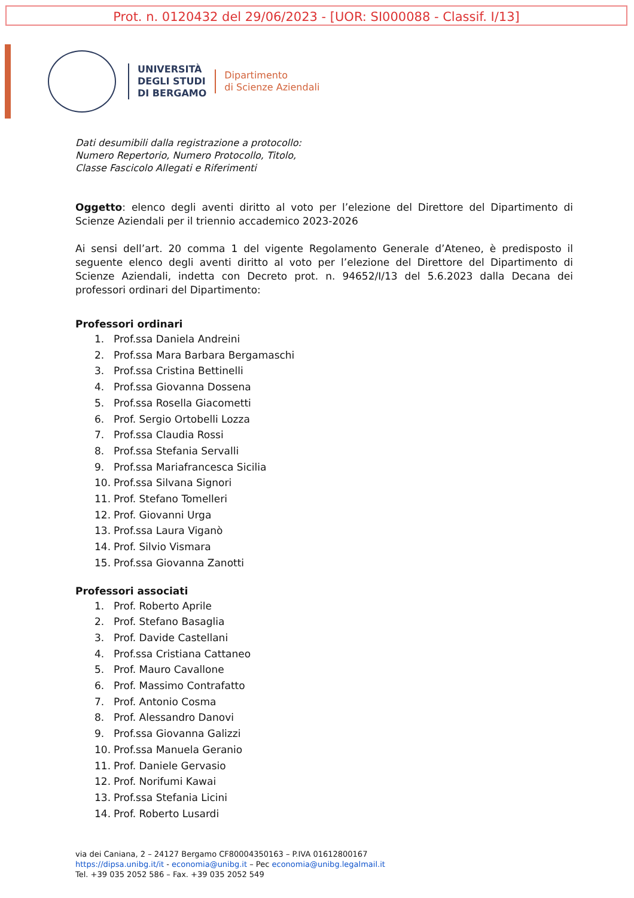Prot. n. 0120432 del 29/06/2023 - [UOR: SI000088 - Classif. I/13]
UNIVERSITÀ
DEGLI STUDI
DI BERGAMO
Dipartimento
di Scienze Aziendali
Dati desumibili dalla registrazione a protocollo:
Numero Repertorio, Numero Protocollo, Titolo,
Classe Fascicolo Allegati e Riferimenti
Oggetto: elenco degli aventi diritto al voto per l’elezione del Direttore del Dipartimento di Scienze Aziendali per il triennio accademico 2023-2026
Ai sensi dell’art. 20 comma 1 del vigente Regolamento Generale d’Ateneo, è predisposto il seguente elenco degli aventi diritto al voto per l’elezione del Direttore del Dipartimento di Scienze Aziendali, indetta con Decreto prot. n. 94652/I/13 del 5.6.2023 dalla Decana dei professori ordinari del Dipartimento:
Professori ordinari
1. Prof.ssa Daniela Andreini
2. Prof.ssa Mara Barbara Bergamaschi
3. Prof.ssa Cristina Bettinelli
4. Prof.ssa Giovanna Dossena
5. Prof.ssa Rosella Giacometti
6. Prof. Sergio Ortobelli Lozza
7. Prof.ssa Claudia Rossi
8. Prof.ssa Stefania Servalli
9. Prof.ssa Mariafrancesca Sicilia
10. Prof.ssa Silvana Signori
11. Prof. Stefano Tomelleri
12. Prof. Giovanni Urga
13. Prof.ssa Laura Viganò
14. Prof. Silvio Vismara
15. Prof.ssa Giovanna Zanotti
Professori associati
1. Prof. Roberto Aprile
2. Prof. Stefano Basaglia
3. Prof. Davide Castellani
4. Prof.ssa Cristiana Cattaneo
5. Prof. Mauro Cavallone
6. Prof. Massimo Contrafatto
7. Prof. Antonio Cosma
8. Prof. Alessandro Danovi
9. Prof.ssa Giovanna Galizzi
10. Prof.ssa Manuela Geranio
11. Prof. Daniele Gervasio
12. Prof. Norifumi Kawai
13. Prof.ssa Stefania Licini
14. Prof. Roberto Lusardi
via dei Caniana, 2 – 24127 Bergamo CF80004350163 – P.IVA 01612800167
https://dipsa.unibg.it/it - economia@unibg.it – Pec economia@unibg.legalmail.it
Tel. +39 035 2052 586 – Fax. +39 035 2052 549